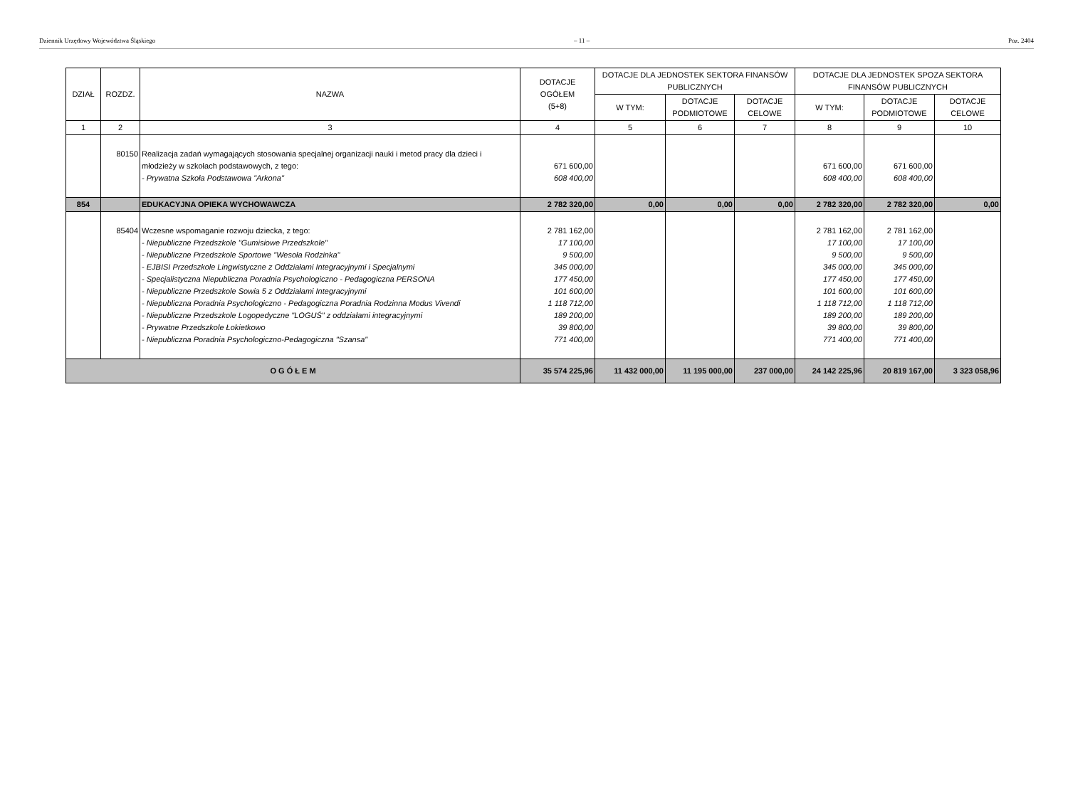Dziennik Urzędowy Województwa Śląskiego – 11 – Poz. 2404
| DZIAŁ | ROZDZ. | NAZWA | DOTACJE OGÓŁEM (5+8) | DOTACJE DLA JEDNOSTEK SEKTORA FINANSÓW PUBLICZNYCH | | | DOTACJE DLA JEDNOSTEK SPOZA SEKTORA FINANSÓW PUBLICZNYCH | | |
| --- | --- | --- | --- | --- | --- | --- | --- | --- | --- |
| | | | | W TYM: | DOTACJE PODMIOTOWE | DOTACJE CELOWE | W TYM: | DOTACJE PODMIOTOWE | DOTACJE CELOWE |
| 1 | 2 | 3 | 4 | 5 | 6 | 7 | 8 | 9 | 10 |
| | 80150 | Realizacja zadań wymagających stosowania specjalnej organizacji nauki i metod pracy dla dzieci i młodzieży w szkołach podstawowych, z tego: - Prywatna Szkoła Podstawowa "Arkona" | 671 600,00 608 400,00 | | | | 671 600,00 608 400,00 | 671 600,00 608 400,00 | |
| 854 | | EDUKACYJNA OPIEKA WYCHOWAWCZA | 2 782 320,00 | 0,00 | 0,00 | 0,00 | 2 782 320,00 | 2 782 320,00 | 0,00 |
| | 85404 | Wczesne wspomaganie rozwoju dziecka, z tego: - Niepubliczne Przedszkole "Gumisiowe Przedszkole" - Niepubliczne Przedszkole Sportowe "Wesoła Rodzinka" - EJBISI Przedszkole Lingwistyczne z Oddziałami Integracyjnymi i Specjalnymi - Specjalistyczna Niepubliczna Poradnia Psychologiczno - Pedagogiczna PERSONA - Niepubliczne Przedszkole Sowia 5 z Oddziałami Integracyjnymi - Niepubliczna Poradnia Psychologiczno - Pedagogiczna Poradnia Rodzinna Modus Vivendi - Niepubliczne Przedszkole Logopedyczne "LOGUŚ" z oddziałami integracyjnymi - Prywatne Przedszkole Łokietkowo - Niepubliczna Poradnia Psychologiczno-Pedagogiczna "Szansa" | 2 781 162,00 17 100,00 9 500,00 345 000,00 177 450,00 101 600,00 1 118 712,00 189 200,00 39 800,00 771 400,00 | | | | 2 781 162,00 17 100,00 9 500,00 345 000,00 177 450,00 101 600,00 1 118 712,00 189 200,00 39 800,00 771 400,00 | 2 781 162,00 17 100,00 9 500,00 345 000,00 177 450,00 101 600,00 1 118 712,00 189 200,00 39 800,00 771 400,00 | |
| O G Ó Ł E M | | | 35 574 225,96 | 11 432 000,00 | 11 195 000,00 | 237 000,00 | 24 142 225,96 | 20 819 167,00 | 3 323 058,96 |